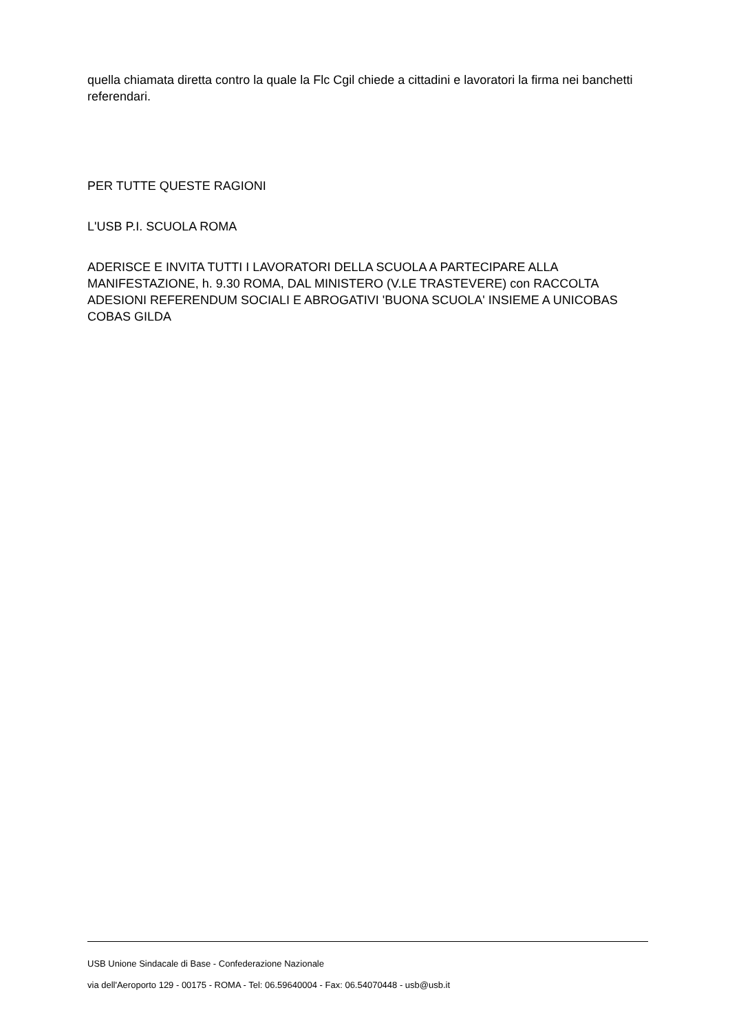quella chiamata diretta contro la quale la Flc Cgil chiede a cittadini e lavoratori la firma nei banchetti referendari.
PER TUTTE QUESTE RAGIONI
L'USB P.I. SCUOLA ROMA
ADERISCE E INVITA TUTTI I LAVORATORI DELLA SCUOLA A PARTECIPARE ALLA MANIFESTAZIONE, h. 9.30 ROMA, DAL MINISTERO (V.LE TRASTEVERE) con RACCOLTA ADESIONI REFERENDUM SOCIALI E ABROGATIVI 'BUONA SCUOLA' INSIEME A UNICOBAS COBAS GILDA
USB Unione Sindacale di Base - Confederazione Nazionale
via dell'Aeroporto 129 - 00175 - ROMA - Tel: 06.59640004 - Fax: 06.54070448 - usb@usb.it